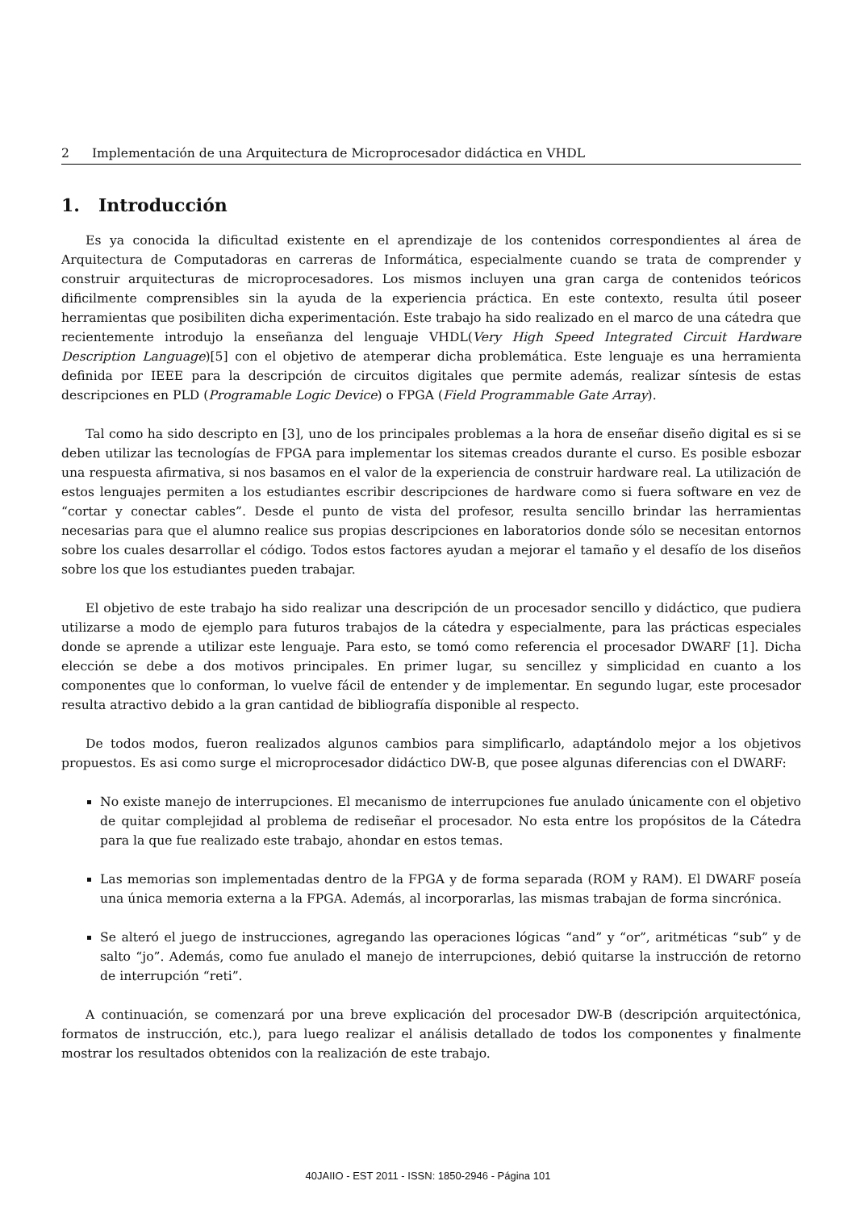2 Implementación de una Arquitectura de Microprocesador didáctica en VHDL
1. Introducción
Es ya conocida la dificultad existente en el aprendizaje de los contenidos correspondientes al área de Arquitectura de Computadoras en carreras de Informática, especialmente cuando se trata de comprender y construir arquitecturas de microprocesadores. Los mismos incluyen una gran carga de contenidos teóricos dificilmente comprensibles sin la ayuda de la experiencia práctica. En este contexto, resulta útil poseer herramientas que posibiliten dicha experimentación. Este trabajo ha sido realizado en el marco de una cátedra que recientemente introdujo la enseñanza del lenguaje VHDL(Very High Speed Integrated Circuit Hardware Description Language)[5] con el objetivo de atemperar dicha problemática. Este lenguaje es una herramienta definida por IEEE para la descripción de circuitos digitales que permite además, realizar síntesis de estas descripciones en PLD (Programable Logic Device) o FPGA (Field Programmable Gate Array).
Tal como ha sido descripto en [3], uno de los principales problemas a la hora de enseñar diseño digital es si se deben utilizar las tecnologías de FPGA para implementar los sitemas creados durante el curso. Es posible esbozar una respuesta afirmativa, si nos basamos en el valor de la experiencia de construir hardware real. La utilización de estos lenguajes permiten a los estudiantes escribir descripciones de hardware como si fuera software en vez de “cortar y conectar cables”. Desde el punto de vista del profesor, resulta sencillo brindar las herramientas necesarias para que el alumno realice sus propias descripciones en laboratorios donde sólo se necesitan entornos sobre los cuales desarrollar el código. Todos estos factores ayudan a mejorar el tamaño y el desafío de los diseños sobre los que los estudiantes pueden trabajar.
El objetivo de este trabajo ha sido realizar una descripción de un procesador sencillo y didáctico, que pudiera utilizarse a modo de ejemplo para futuros trabajos de la cátedra y especialmente, para las prácticas especiales donde se aprende a utilizar este lenguaje. Para esto, se tomó como referencia el procesador DWARF [1]. Dicha elección se debe a dos motivos principales. En primer lugar, su sencillez y simplicidad en cuanto a los componentes que lo conforman, lo vuelve fácil de entender y de implementar. En segundo lugar, este procesador resulta atractivo debido a la gran cantidad de bibliografía disponible al respecto.
De todos modos, fueron realizados algunos cambios para simplificarlo, adaptándolo mejor a los objetivos propuestos. Es asi como surge el microprocesador didáctico DW-B, que posee algunas diferencias con el DWARF:
No existe manejo de interrupciones. El mecanismo de interrupciones fue anulado únicamente con el objetivo de quitar complejidad al problema de rediseñar el procesador. No esta entre los propósitos de la Cátedra para la que fue realizado este trabajo, ahondar en estos temas.
Las memorias son implementadas dentro de la FPGA y de forma separada (ROM y RAM). El DWARF poseía una única memoria externa a la FPGA. Además, al incorporarlas, las mismas trabajan de forma sincrónica.
Se alteró el juego de instrucciones, agregando las operaciones lógicas “and” y “or”, aritméticas “sub” y de salto “jo”. Además, como fue anulado el manejo de interrupciones, debió quitarse la instrucción de retorno de interrupción “reti”.
A continuación, se comenzará por una breve explicación del procesador DW-B (descripción arquitectónica, formatos de instrucción, etc.), para luego realizar el análisis detallado de todos los componentes y finalmente mostrar los resultados obtenidos con la realización de este trabajo.
40JAIIO - EST 2011 - ISSN: 1850-2946 - Página 101